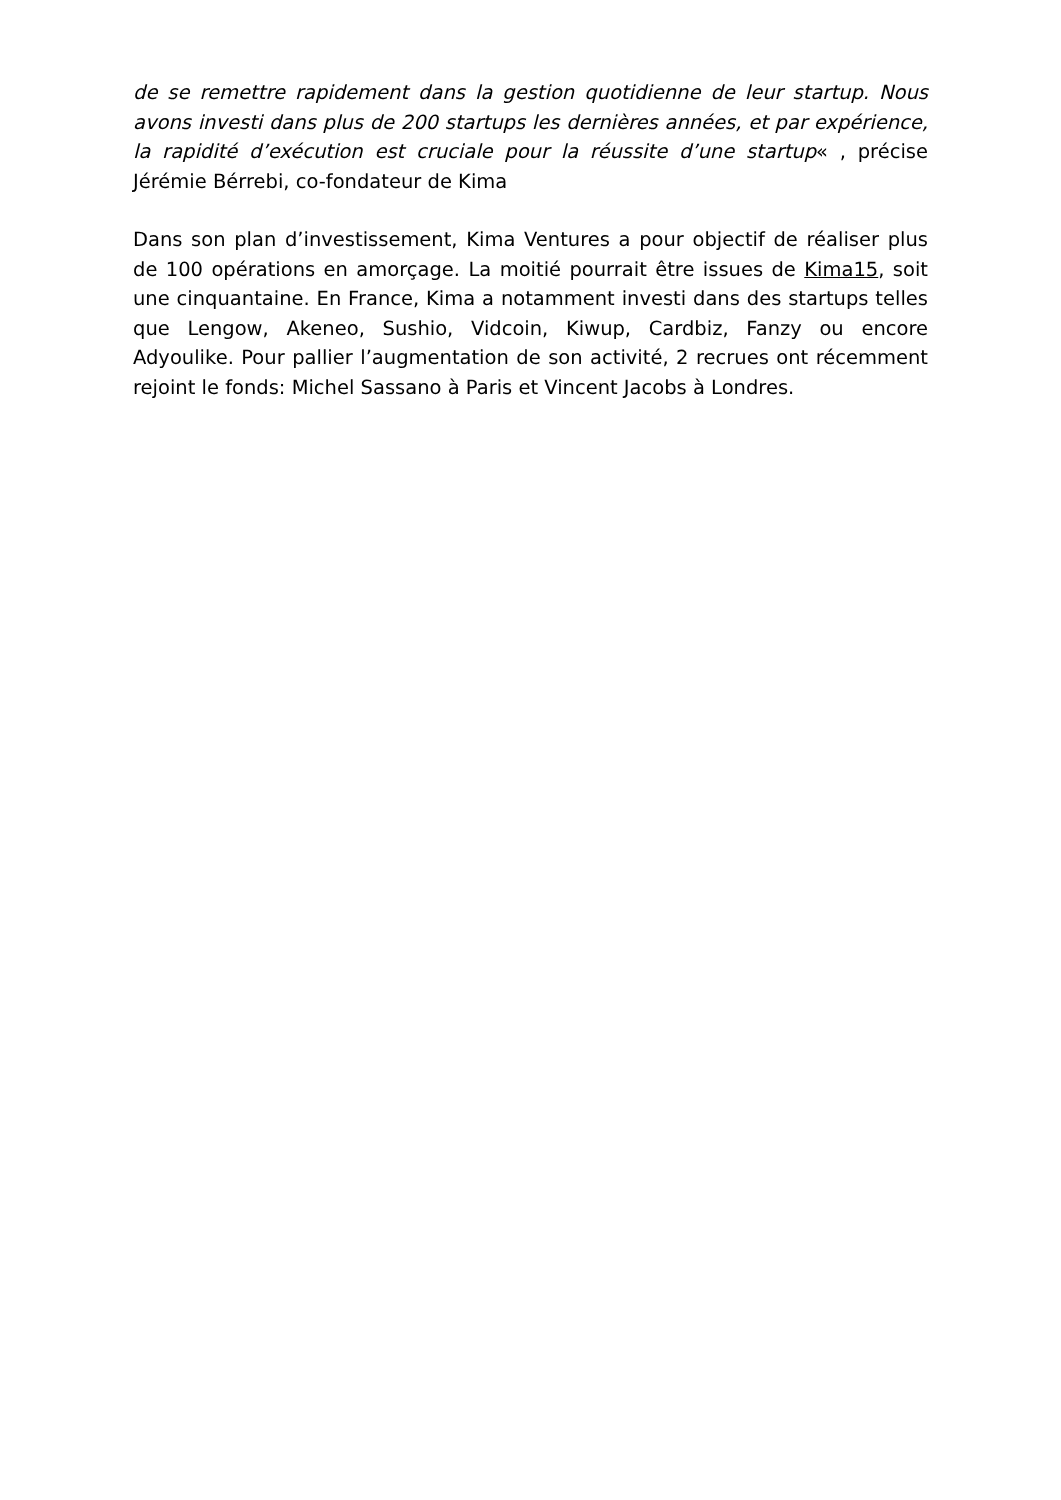de se remettre rapidement dans la gestion quotidienne de leur startup. Nous avons investi dans plus de 200 startups les dernières années, et par expérience, la rapidité d’exécution est cruciale pour la réussite d’une startup« , précise Jérémie Bérrebi, co-fondateur de Kima
Dans son plan d’investissement, Kima Ventures a pour objectif de réaliser plus de 100 opérations en amorçage. La moitié pourrait être issues de Kima15, soit une cinquantaine. En France, Kima a notamment investi dans des startups telles que Lengow, Akeneo, Sushio, Vidcoin, Kiwup, Cardbiz, Fanzy ou encore Adyoulike. Pour pallier l’augmentation de son activité, 2 recrues ont récemment rejoint le fonds: Michel Sassano à Paris et Vincent Jacobs à Londres.